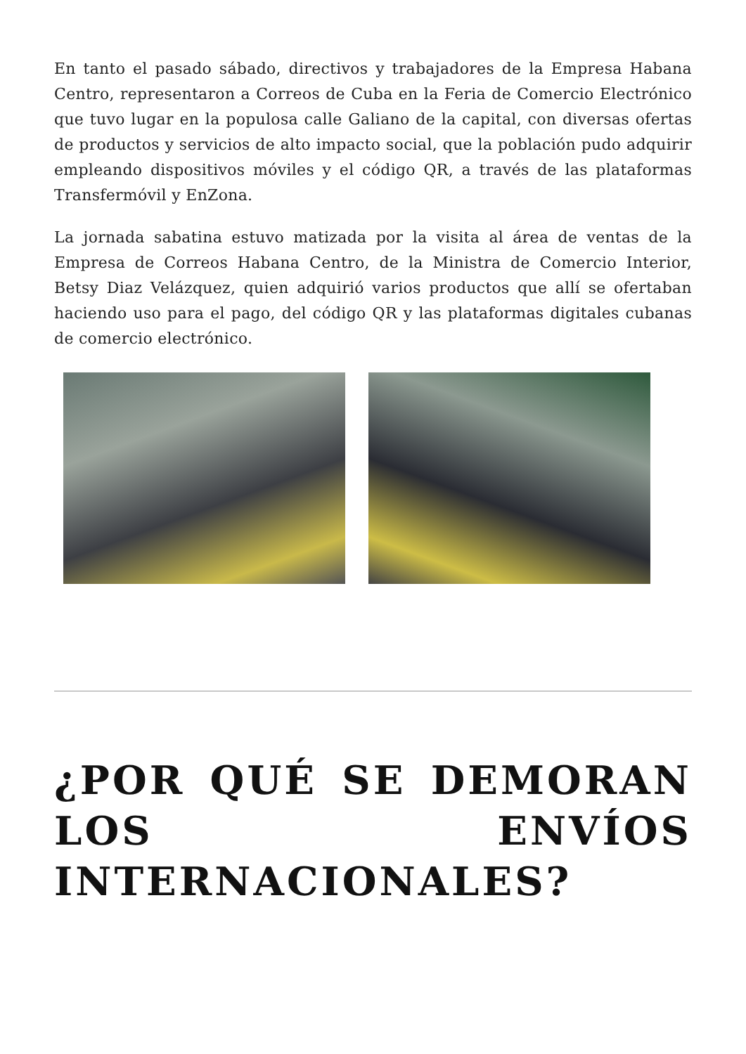En tanto el pasado sábado, directivos y trabajadores de la Empresa Habana Centro, representaron a Correos de Cuba en la Feria de Comercio Electrónico que tuvo lugar en la populosa calle Galiano de la capital, con diversas ofertas de productos y servicios de alto impacto social, que la población pudo adquirir empleando dispositivos móviles y el código QR, a través de las plataformas Transfermóvil y EnZona.
La jornada sabatina estuvo matizada por la visita al área de ventas de la Empresa de Correos Habana Centro, de la Ministra de Comercio Interior, Betsy Diaz Velázquez, quien adquirió varios productos que allí se ofertaban haciendo uso para el pago, del código QR y las plataformas digitales cubanas de comercio electrónico.
¿POR QUÉ SE DEMORAN LOS ENVÍOS INTERNACIONALES?